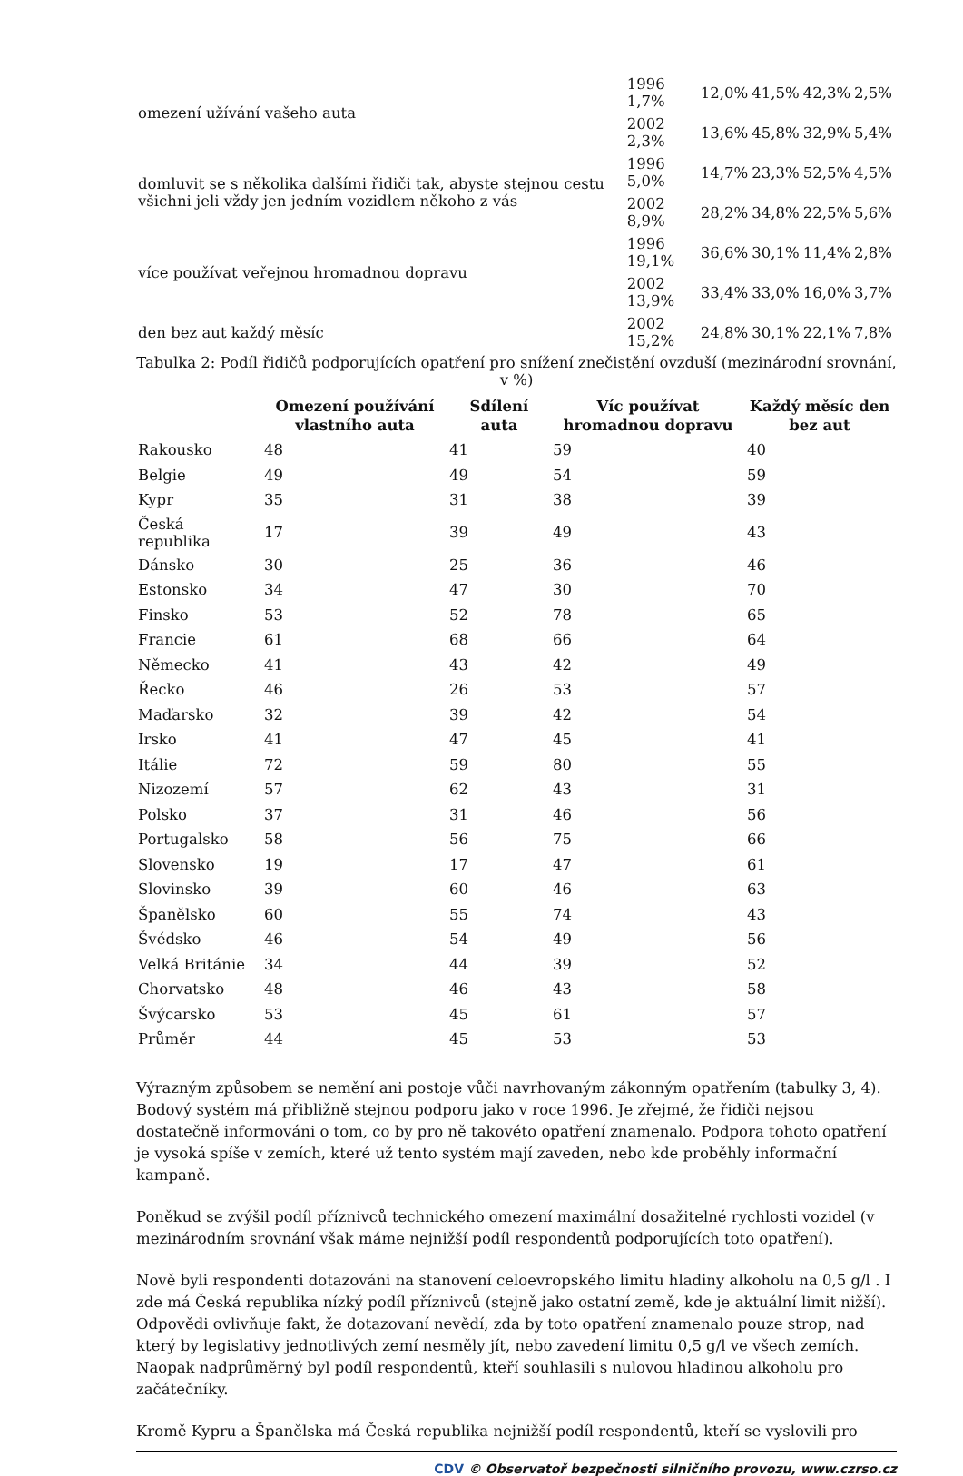| omezení užívání vašeho auta | 1996 1,7% | 12,0% | 41,5% | 42,3% | 2,5% |
| | 2002 2,3% | 13,6% | 45,8% | 32,9% | 5,4% |
| domluvit se s několika dalšími řidiči tak, abyste stejnou cestu všichni jeli vždy jen jedním vozidlem někoho z vás | 1996 5,0% | 14,7% | 23,3% | 52,5% | 4,5% |
| | 2002 8,9% | 28,2% | 34,8% | 22,5% | 5,6% |
| více používat veřejnou hromadnou dopravu | 1996 19,1% | 36,6% | 30,1% | 11,4% | 2,8% |
| | 2002 13,9% | 33,4% | 33,0% | 16,0% | 3,7% |
| den bez aut každý měsíc | 2002 15,2% | 24,8% | 30,1% | 22,1% | 7,8% |
Tabulka 2: Podíl řidičů podporujících opatření pro snížení znečistění ovzduší (mezinárodní srovnání, v %)
| | Omezení používání vlastního auta | Sdílení auta | Víc používat hromadnou dopravu | Každý měsíc den bez aut |
| --- | --- | --- | --- | --- |
| Rakousko | 48 | 41 | 59 | 40 |
| Belgie | 49 | 49 | 54 | 59 |
| Kypr | 35 | 31 | 38 | 39 |
| Česká republika | 17 | 39 | 49 | 43 |
| Dánsko | 30 | 25 | 36 | 46 |
| Estonsko | 34 | 47 | 30 | 70 |
| Finsko | 53 | 52 | 78 | 65 |
| Francie | 61 | 68 | 66 | 64 |
| Německo | 41 | 43 | 42 | 49 |
| Řecko | 46 | 26 | 53 | 57 |
| Maďarsko | 32 | 39 | 42 | 54 |
| Irsko | 41 | 47 | 45 | 41 |
| Itálie | 72 | 59 | 80 | 55 |
| Nizozemí | 57 | 62 | 43 | 31 |
| Polsko | 37 | 31 | 46 | 56 |
| Portugalsko | 58 | 56 | 75 | 66 |
| Slovensko | 19 | 17 | 47 | 61 |
| Slovinsko | 39 | 60 | 46 | 63 |
| Španělsko | 60 | 55 | 74 | 43 |
| Švédsko | 46 | 54 | 49 | 56 |
| Velká Británie | 34 | 44 | 39 | 52 |
| Chorvatsko | 48 | 46 | 43 | 58 |
| Švýcarsko | 53 | 45 | 61 | 57 |
| Průměr | 44 | 45 | 53 | 53 |
Výrazným způsobem se nemění ani postoje vůči navrhovaným zákonným opatřením (tabulky 3, 4). Bodový systém má přibližně stejnou podporu jako v roce 1996. Je zřejmé, že řidiči nejsou dostatečně informováni o tom, co by pro ně takovéto opatření znamenalo. Podpora tohoto opatření je vysoká spíše v zemích, které už tento systém mají zaveden, nebo kde proběhly informační kampaně.
Poněkud se zvýšil podíl příznivců technického omezení maximální dosažitelné rychlosti vozidel (v mezinárodním srovnání však máme nejnižší podíl respondentů podporujících toto opatření).
Nově byli respondenti dotazováni na stanovení celoevropského limitu hladiny alkoholu na 0,5 g/l . I zde má Česká republika nízký podíl příznivců (stejně jako ostatní země, kde je aktuální limit nižší). Odpovědi ovlivňuje fakt, že dotazovaní nevědí, zda by toto opatření znamenalo pouze strop, nad který by legislativy jednotlivých zemí nesměly jít, nebo zavedení limitu 0,5 g/l ve všech zemích. Naopak nadprůměrný byl podíl respondentů, kteří souhlasili s nulovou hladinou alkoholu pro začátečníky.
Kromě Kypru a Španělska má Česká republika nejnižší podíl respondentů, kteří se vyslovili pro
CDV © Observatoř bezpečnosti silničního provozu, www.czrso.cz